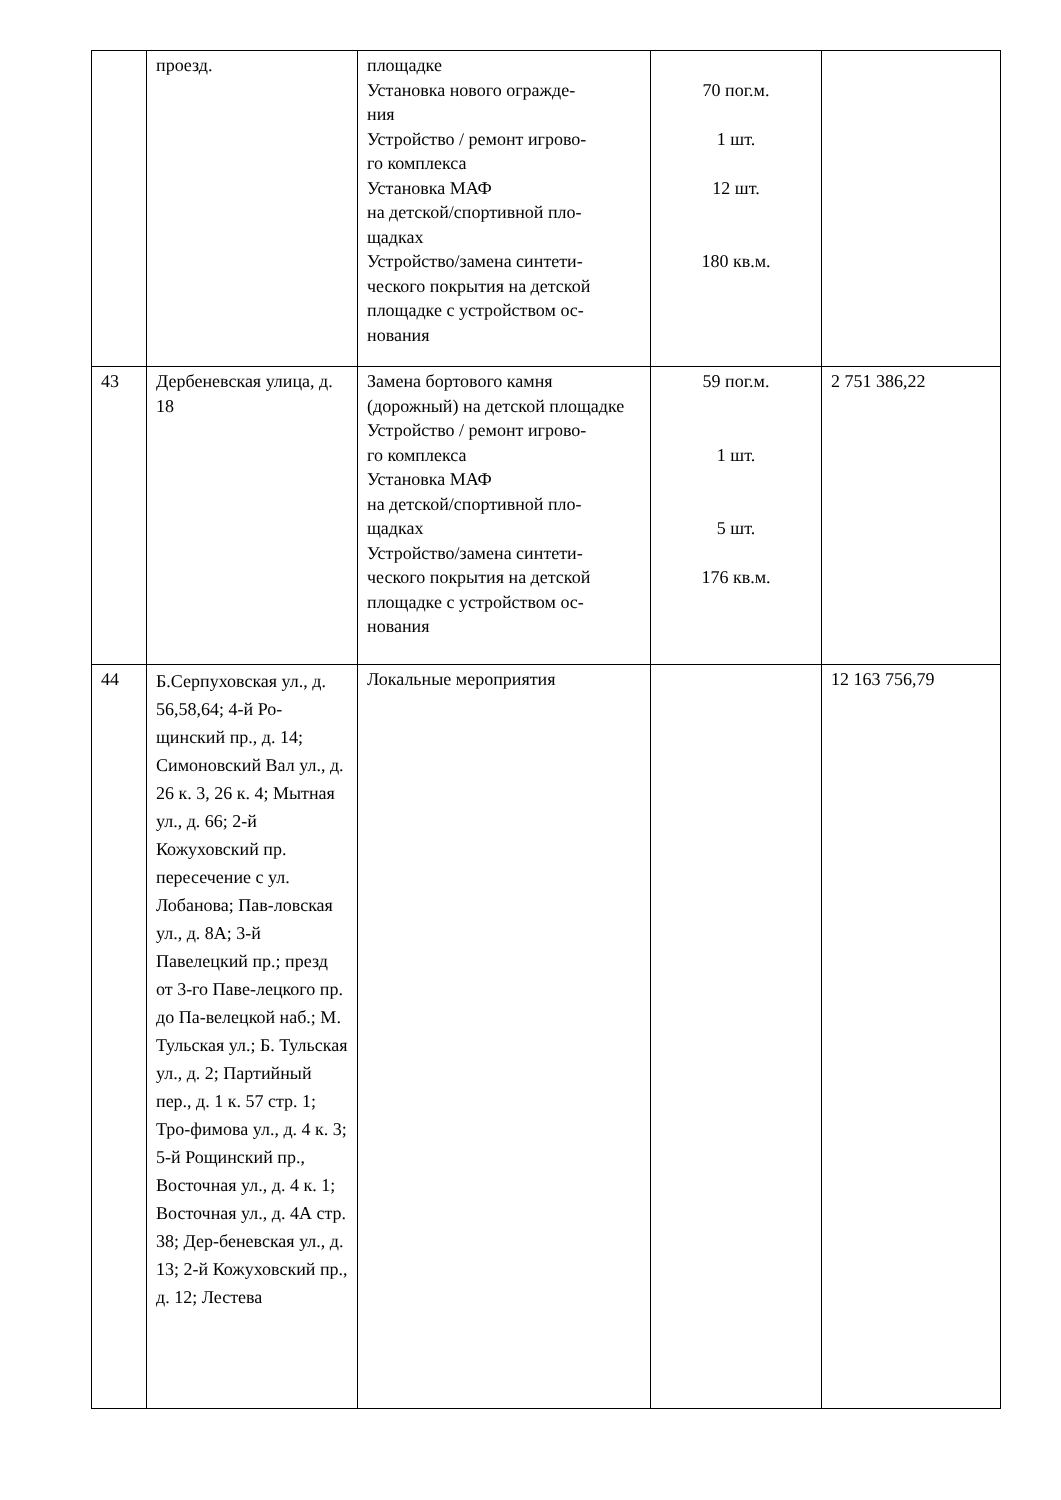| | проезд. | площадке Установка нового огражде- ния Устройство / ремонт игрово- го комплекса Установка МАФ на детской/спортивной пло- щадках Устройство/замена синтети- ческого покрытия на детской площадке с устройством ос- нования | 70 пог.м. 1 шт. 12 шт. 180 кв.м. | |
| 43 | Дербеневская улица, д. 18 | Замена бортового камня (дорожный) на детской площадке Устройство / ремонт игрово- го комплекса Установка МАФ на детской/спортивной пло- щадках Устройство/замена синтети- ческого покрытия на детской площадке с устройством ос- нования | 59 пог.м. 1 шт. 5 шт. 176 кв.м. | 2 751 386,22 |
| 44 | Б.Серпуховская ул., д. 56,58,64; 4-й Ро-щинский пр., д. 14; Симоновский Вал ул., д. 26 к. 3, 26 к. 4; Мытная ул., д. 66; 2-й Кожуховский пр. пересечение с ул. Лобанова; Пав-ловская ул., д. 8А; 3-й Павелецкий пр.; презд от 3-го Паве-лецкого пр. до Па-велецкой наб.; М. Тульская ул.; Б. Тульская ул., д. 2; Партийный пер., д. 1 к. 57 стр. 1; Тро-фимова ул., д. 4 к. 3; 5-й Рощинский пр., Восточная ул., д. 4 к. 1; Восточная ул., д. 4А стр. 38; Дер-беневская ул., д. 13; 2-й Кожуховский пр., д. 12; Лестева | Локальные мероприятия | | 12 163 756,79 |